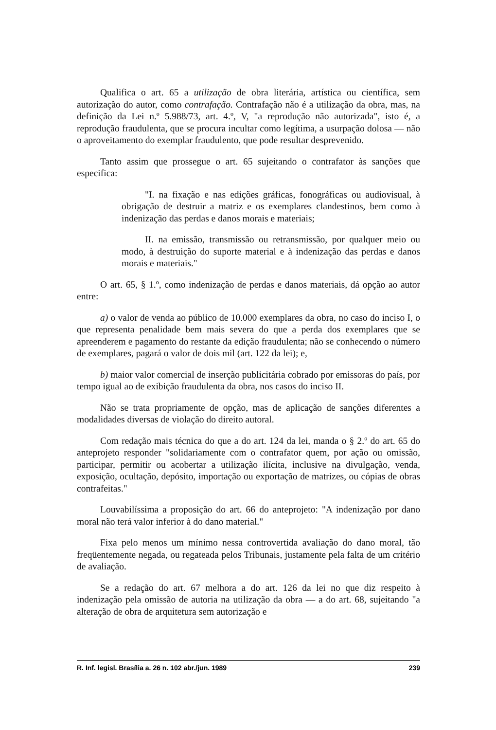Qualifica o art. 65 a utilização de obra literária, artística ou científica, sem autorização do autor, como contrafação. Contrafação não é a utilização da obra, mas, na definição da Lei n.º 5.988/73, art. 4.º, V, "a reprodução não autorizada", isto é, a reprodução fraudulenta, que se procura incultar como legítima, a usurpação dolosa — não o aproveitamento do exemplar fraudulento, que pode resultar desprevenido.
Tanto assim que prossegue o art. 65 sujeitando o contrafator às sanções que especifica:
"I. na fixação e nas edições gráficas, fonográficas ou audiovisual, à obrigação de destruir a matriz e os exemplares clandestinos, bem como à indenização das perdas e danos morais e materiais;
II. na emissão, transmissão ou retransmissão, por qualquer meio ou modo, à destruição do suporte material e à indenização das perdas e danos morais e materiais."
O art. 65, § 1.º, como indenização de perdas e danos materiais, dá opção ao autor entre:
a) o valor de venda ao público de 10.000 exemplares da obra, no caso do inciso I, o que representa penalidade bem mais severa do que a perda dos exemplares que se apreenderem e pagamento do restante da edição fraudulenta; não se conhecendo o número de exemplares, pagará o valor de dois mil (art. 122 da lei); e,
b) maior valor comercial de inserção publicitária cobrado por emissoras do país, por tempo igual ao de exibição fraudulenta da obra, nos casos do inciso II.
Não se trata propriamente de opção, mas de aplicação de sanções diferentes a modalidades diversas de violação do direito autoral.
Com redação mais técnica do que a do art. 124 da lei, manda o § 2.º do art. 65 do anteprojeto responder "solidariamente com o contrafator quem, por ação ou omissão, participar, permitir ou acobertar a utilização ilícita, inclusive na divulgação, venda, exposição, ocultação, depósito, importação ou exportação de matrizes, ou cópias de obras contrafeitas."
Louvabilíssima a proposição do art. 66 do anteprojeto: "A indenização por dano moral não terá valor inferior à do dano material."
Fixa pelo menos um mínimo nessa controvertida avaliação do dano moral, tão freqüentemente negada, ou regateada pelos Tribunais, justamente pela falta de um critério de avaliação.
Se a redação do art. 67 melhora a do art. 126 da lei no que diz respeito à indenização pela omissão de autoria na utilização da obra — a do art. 68, sujeitando "a alteração de obra de arquitetura sem autorização e
R. Inf. legisl. Brasília a. 26 n. 102 abr./jun. 1989 239